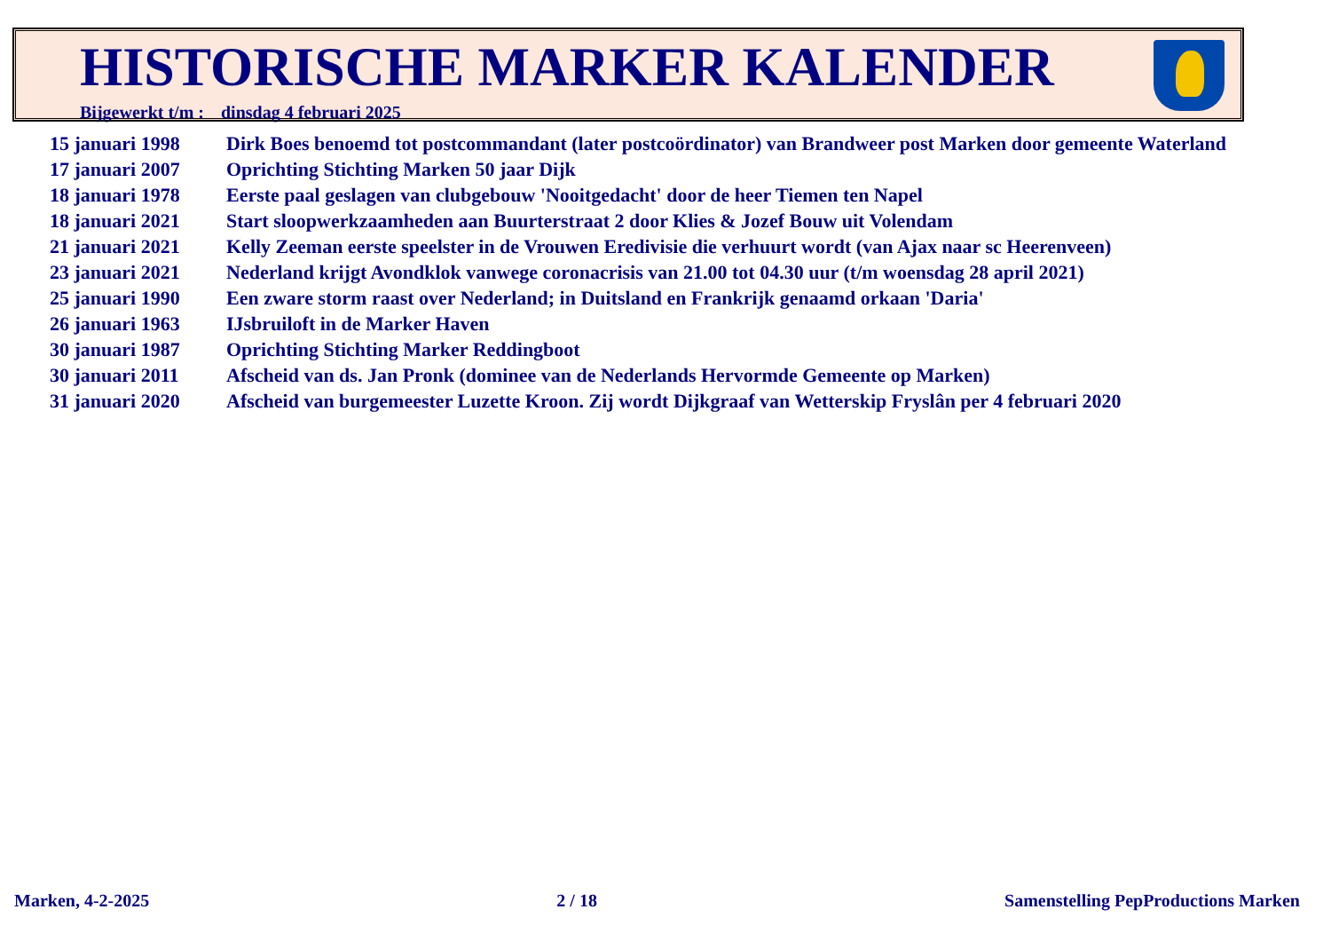HISTORISCHE MARKER KALENDER
Bijgewerkt t/m : dinsdag 4 februari 2025
| 15 januari 1998 | Dirk Boes benoemd tot postcommandant (later postcoördinator) van Brandweer post Marken door gemeente Waterland |
| 17 januari 2007 | Oprichting Stichting Marken 50 jaar Dijk |
| 18 januari 1978 | Eerste paal geslagen van clubgebouw 'Nooitgedacht' door de heer Tiemen ten Napel |
| 18 januari 2021 | Start sloopwerkzaamheden aan Buurterstraat 2 door Klies & Jozef Bouw uit Volendam |
| 21 januari 2021 | Kelly Zeeman eerste speelster in de Vrouwen Eredivisie die verhuurt wordt (van Ajax naar sc Heerenveen) |
| 23 januari 2021 | Nederland krijgt Avondklok vanwege coronacrisis van 21.00 tot 04.30 uur (t/m woensdag 28 april 2021) |
| 25 januari 1990 | Een zware storm raast over Nederland; in Duitsland en Frankrijk genaamd orkaan 'Daria' |
| 26 januari 1963 | IJsbruiloft in de Marker Haven |
| 30 januari 1987 | Oprichting Stichting Marker Reddingboot |
| 30 januari 2011 | Afscheid van ds. Jan Pronk (dominee van de Nederlands Hervormde Gemeente op Marken) |
| 31 januari 2020 | Afscheid van burgemeester Luzette Kroon. Zij wordt Dijkgraaf van Wetterskip Fryslân per 4 februari 2020 |
Marken, 4-2-2025 2 / 18 Samenstelling PepProductions Marken